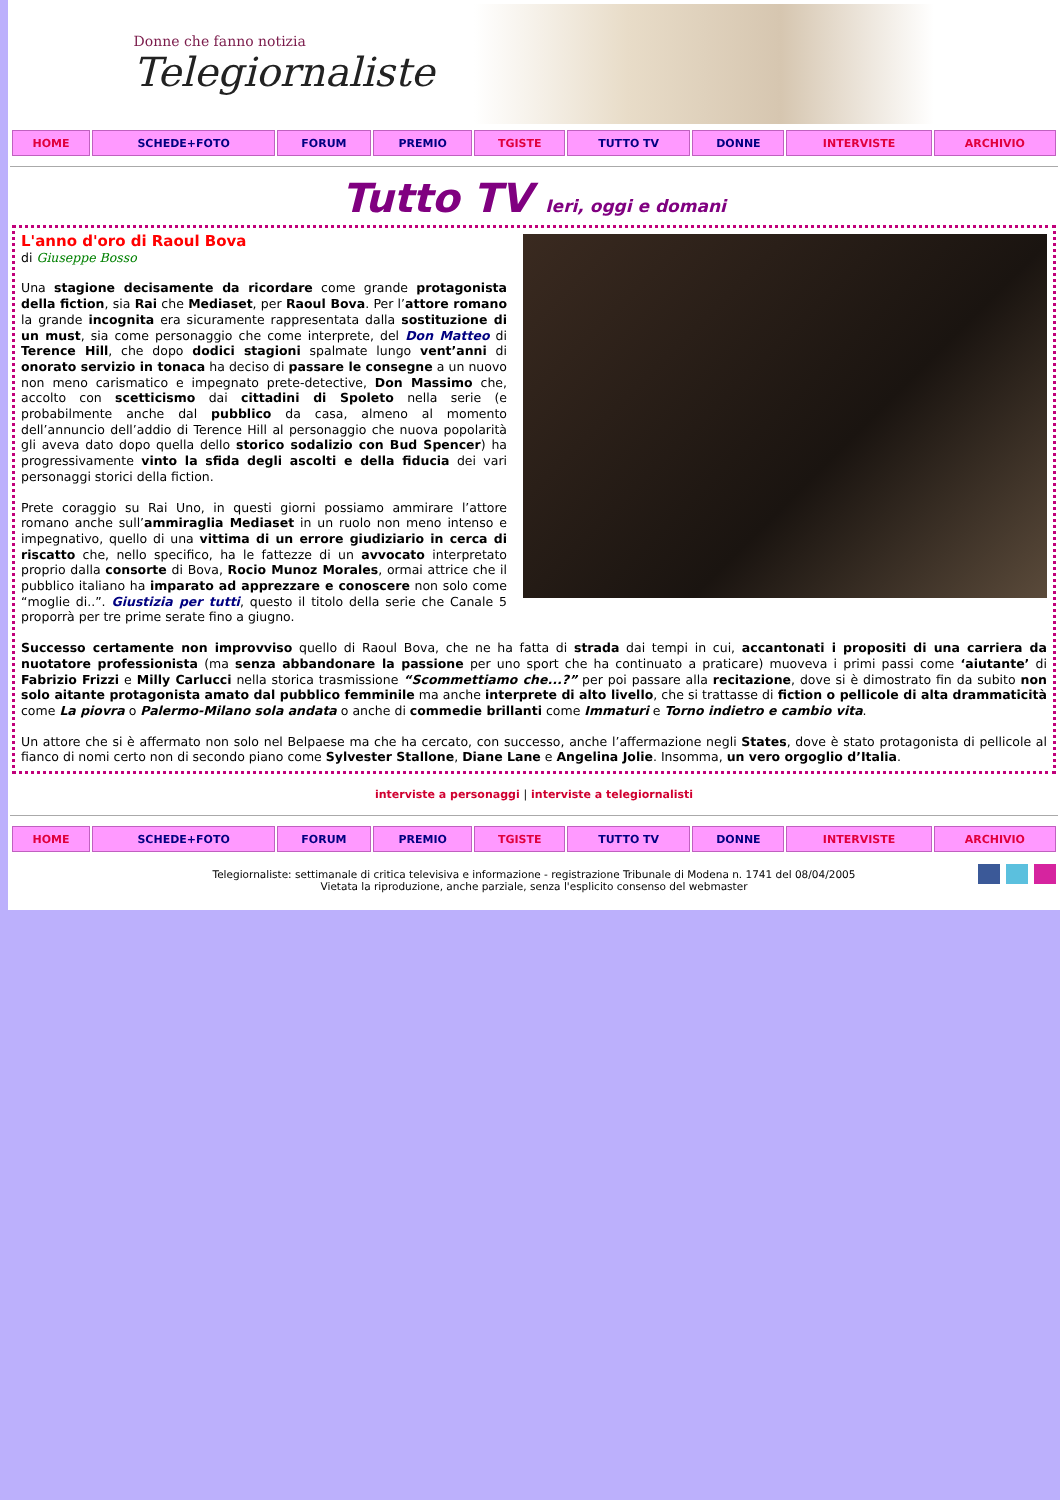Donne che fanno notizia
Telegiornaliste
| HOME | SCHEDE+FOTO | FORUM | PREMIO | TGISTE | TUTTO TV | DONNE | INTERVISTE | ARCHIVIO |
Tutto TV Ieri, oggi e domani
L'anno d'oro di Raoul Bova
di Giuseppe Bosso
Una stagione decisamente da ricordare come grande protagonista della fiction, sia Rai che Mediaset, per Raoul Bova. Per l’attore romano la grande incognita era sicuramente rappresentata dalla sostituzione di un must, sia come personaggio che come interprete, del Don Matteo di Terence Hill, che dopo dodici stagioni spalmate lungo vent’anni di onorato servizio in tonaca ha deciso di passare le consegne a un nuovo non meno carismatico e impegnato prete-detective, Don Massimo che, accolto con scetticismo dai cittadini di Spoleto nella serie (e probabilmente anche dal pubblico da casa, almeno al momento dell’annuncio dell’addio di Terence Hill al personaggio che nuova popolarità gli aveva dato dopo quella dello storico sodalizio con Bud Spencer) ha progressivamente vinto la sfida degli ascolti e della fiducia dei vari personaggi storici della fiction.
Prete coraggio su Rai Uno, in questi giorni possiamo ammirare l’attore romano anche sull’ammiraglia Mediaset in un ruolo non meno intenso e impegnativo, quello di una vittima di un errore giudiziario in cerca di riscatto che, nello specifico, ha le fattezze di un avvocato interpretato proprio dalla consorte di Bova, Rocio Munoz Morales, ormai attrice che il pubblico italiano ha imparato ad apprezzare e conoscere non solo come “moglie di..”. Giustizia per tutti, questo il titolo della serie che Canale 5 proporrà per tre prime serate fino a giugno.
Successo certamente non improvviso quello di Raoul Bova, che ne ha fatta di strada dai tempi in cui, accantonati i propositi di una carriera da nuotatore professionista (ma senza abbandonare la passione per uno sport che ha continuato a praticare) muoveva i primi passi come ‘aiutante’ di Fabrizio Frizzi e Milly Carlucci nella storica trasmissione “Scommettiamo che...?” per poi passare alla recitazione, dove si è dimostrato fin da subito non solo aitante protagonista amato dal pubblico femminile ma anche interprete di alto livello, che si trattasse di fiction o pellicole di alta drammaticità come La piovra o Palermo-Milano sola andata o anche di commedie brillanti come Immaturi e Torno indietro e cambio vita.
Un attore che si è affermato non solo nel Belpaese ma che ha cercato, con successo, anche l’affermazione negli States, dove è stato protagonista di pellicole al fianco di nomi certo non di secondo piano come Sylvester Stallone, Diane Lane e Angelina Jolie. Insomma, un vero orgoglio d’Italia.
interviste a personaggi | interviste a telegiornalisti
| HOME | SCHEDE+FOTO | FORUM | PREMIO | TGISTE | TUTTO TV | DONNE | INTERVISTE | ARCHIVIO |
Telegiornaliste: settimanale di critica televisiva e informazione - registrazione Tribunale di Modena n. 1741 del 08/04/2005
Vietata la riproduzione, anche parziale, senza l'esplicito consenso del webmaster